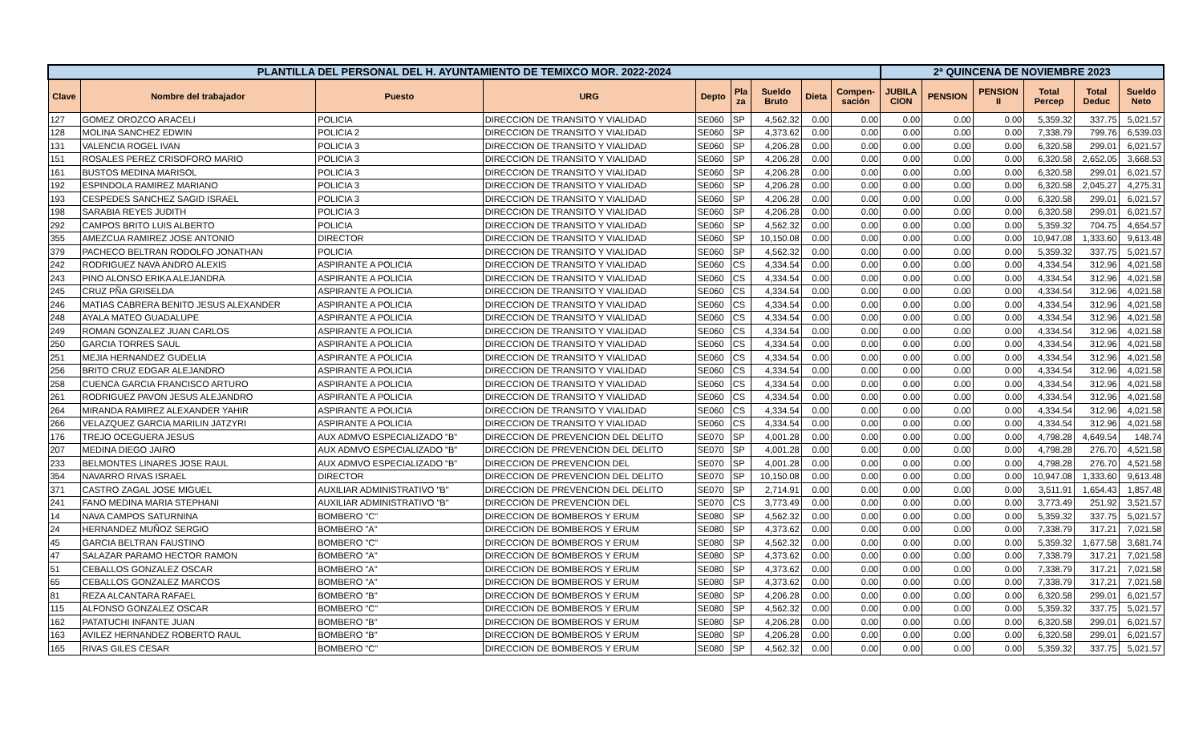| PLANTILLA DEL PERSONAL DEL H. AYUNTAMIENTO DE TEMIXCO MOR. 2022-2024 | | | | | | | | | 2ª QUINCENA DE NOVIEMBRE 2023 | | | | | |
| --- | --- | --- | --- | --- | --- | --- | --- | --- | --- | --- | --- | --- | --- | --- |
| Clave | Nombre del trabajador | Puesto | URG | Depto | Pla za | Sueldo Bruto | Dieta | Compen- sación | JUBILA CION | PENSION | PENSION II | Total Percep | Total Deduc | Sueldo Neto |
| 127 | GOMEZ OROZCO ARACELI | POLICIA | DIRECCION DE TRANSITO Y VIALIDAD | SE060 | SP | 4,562.32 | 0.00 | 0.00 | 0.00 | 0.00 | 0.00 | 5,359.32 | 337.75 | 5,021.57 |
| 128 | MOLINA SANCHEZ EDWIN | POLICIA 2 | DIRECCION DE TRANSITO Y VIALIDAD | SE060 | SP | 4,373.62 | 0.00 | 0.00 | 0.00 | 0.00 | 0.00 | 7,338.79 | 799.76 | 6,539.03 |
| 131 | VALENCIA ROGEL IVAN | POLICIA 3 | DIRECCION DE TRANSITO Y VIALIDAD | SE060 | SP | 4,206.28 | 0.00 | 0.00 | 0.00 | 0.00 | 0.00 | 6,320.58 | 299.01 | 6,021.57 |
| 151 | ROSALES PEREZ CRISOFORO MARIO | POLICIA 3 | DIRECCION DE TRANSITO Y VIALIDAD | SE060 | SP | 4,206.28 | 0.00 | 0.00 | 0.00 | 0.00 | 0.00 | 6,320.58 | 2,652.05 | 3,668.53 |
| 161 | BUSTOS MEDINA MARISOL | POLICIA 3 | DIRECCION DE TRANSITO Y VIALIDAD | SE060 | SP | 4,206.28 | 0.00 | 0.00 | 0.00 | 0.00 | 0.00 | 6,320.58 | 299.01 | 6,021.57 |
| 192 | ESPINDOLA RAMIREZ MARIANO | POLICIA 3 | DIRECCION DE TRANSITO Y VIALIDAD | SE060 | SP | 4,206.28 | 0.00 | 0.00 | 0.00 | 0.00 | 0.00 | 6,320.58 | 2,045.27 | 4,275.31 |
| 193 | CESPEDES SANCHEZ SAGID ISRAEL | POLICIA 3 | DIRECCION DE TRANSITO Y VIALIDAD | SE060 | SP | 4,206.28 | 0.00 | 0.00 | 0.00 | 0.00 | 0.00 | 6,320.58 | 299.01 | 6,021.57 |
| 198 | SARABIA REYES JUDITH | POLICIA 3 | DIRECCION DE TRANSITO Y VIALIDAD | SE060 | SP | 4,206.28 | 0.00 | 0.00 | 0.00 | 0.00 | 0.00 | 6,320.58 | 299.01 | 6,021.57 |
| 292 | CAMPOS BRITO LUIS ALBERTO | POLICIA | DIRECCION DE TRANSITO Y VIALIDAD | SE060 | SP | 4,562.32 | 0.00 | 0.00 | 0.00 | 0.00 | 0.00 | 5,359.32 | 704.75 | 4,654.57 |
| 355 | AMEZCUA RAMIREZ JOSE ANTONIO | DIRECTOR | DIRECCION DE TRANSITO Y VIALIDAD | SE060 | SP | 10,150.08 | 0.00 | 0.00 | 0.00 | 0.00 | 0.00 | 10,947.08 | 1,333.60 | 9,613.48 |
| 379 | PACHECO BELTRAN RODOLFO JONATHAN | POLICIA | DIRECCION DE TRANSITO Y VIALIDAD | SE060 | SP | 4,562.32 | 0.00 | 0.00 | 0.00 | 0.00 | 0.00 | 5,359.32 | 337.75 | 5,021.57 |
| 242 | RODRIGUEZ NAVA ANDRO ALEXIS | ASPIRANTE A POLICIA | DIRECCION DE TRANSITO Y VIALIDAD | SE060 | CS | 4,334.54 | 0.00 | 0.00 | 0.00 | 0.00 | 0.00 | 4,334.54 | 312.96 | 4,021.58 |
| 243 | PINO ALONSO ERIKA ALEJANDRA | ASPIRANTE A POLICIA | DIRECCION DE TRANSITO Y VIALIDAD | SE060 | CS | 4,334.54 | 0.00 | 0.00 | 0.00 | 0.00 | 0.00 | 4,334.54 | 312.96 | 4,021.58 |
| 245 | CRUZ PÑA GRISELDA | ASPIRANTE A POLICIA | DIRECCION DE TRANSITO Y VIALIDAD | SE060 | CS | 4,334.54 | 0.00 | 0.00 | 0.00 | 0.00 | 0.00 | 4,334.54 | 312.96 | 4,021.58 |
| 246 | MATIAS CABRERA BENITO JESUS ALEXANDER | ASPIRANTE A POLICIA | DIRECCION DE TRANSITO Y VIALIDAD | SE060 | CS | 4,334.54 | 0.00 | 0.00 | 0.00 | 0.00 | 0.00 | 4,334.54 | 312.96 | 4,021.58 |
| 248 | AYALA MATEO GUADALUPE | ASPIRANTE A POLICIA | DIRECCION DE TRANSITO Y VIALIDAD | SE060 | CS | 4,334.54 | 0.00 | 0.00 | 0.00 | 0.00 | 0.00 | 4,334.54 | 312.96 | 4,021.58 |
| 249 | ROMAN GONZALEZ JUAN CARLOS | ASPIRANTE A POLICIA | DIRECCION DE TRANSITO Y VIALIDAD | SE060 | CS | 4,334.54 | 0.00 | 0.00 | 0.00 | 0.00 | 0.00 | 4,334.54 | 312.96 | 4,021.58 |
| 250 | GARCIA TORRES SAUL | ASPIRANTE A POLICIA | DIRECCION DE TRANSITO Y VIALIDAD | SE060 | CS | 4,334.54 | 0.00 | 0.00 | 0.00 | 0.00 | 0.00 | 4,334.54 | 312.96 | 4,021.58 |
| 251 | MEJIA HERNANDEZ GUDELIA | ASPIRANTE A POLICIA | DIRECCION DE TRANSITO Y VIALIDAD | SE060 | CS | 4,334.54 | 0.00 | 0.00 | 0.00 | 0.00 | 0.00 | 4,334.54 | 312.96 | 4,021.58 |
| 256 | BRITO CRUZ EDGAR ALEJANDRO | ASPIRANTE A POLICIA | DIRECCION DE TRANSITO Y VIALIDAD | SE060 | CS | 4,334.54 | 0.00 | 0.00 | 0.00 | 0.00 | 0.00 | 4,334.54 | 312.96 | 4,021.58 |
| 258 | CUENCA GARCIA FRANCISCO ARTURO | ASPIRANTE A POLICIA | DIRECCION DE TRANSITO Y VIALIDAD | SE060 | CS | 4,334.54 | 0.00 | 0.00 | 0.00 | 0.00 | 0.00 | 4,334.54 | 312.96 | 4,021.58 |
| 261 | RODRIGUEZ PAVON JESUS ALEJANDRO | ASPIRANTE A POLICIA | DIRECCION DE TRANSITO Y VIALIDAD | SE060 | CS | 4,334.54 | 0.00 | 0.00 | 0.00 | 0.00 | 0.00 | 4,334.54 | 312.96 | 4,021.58 |
| 264 | MIRANDA RAMIREZ ALEXANDER YAHIR | ASPIRANTE A POLICIA | DIRECCION DE TRANSITO Y VIALIDAD | SE060 | CS | 4,334.54 | 0.00 | 0.00 | 0.00 | 0.00 | 0.00 | 4,334.54 | 312.96 | 4,021.58 |
| 266 | VELAZQUEZ GARCIA MARILIN JATZYRI | ASPIRANTE A POLICIA | DIRECCION DE TRANSITO Y VIALIDAD | SE060 | CS | 4,334.54 | 0.00 | 0.00 | 0.00 | 0.00 | 0.00 | 4,334.54 | 312.96 | 4,021.58 |
| 176 | TREJO OCEGUERA JESUS | AUX ADMVO ESPECIALIZADO "B" | DIRECCION DE PREVENCION DEL DELITO | SE070 | SP | 4,001.28 | 0.00 | 0.00 | 0.00 | 0.00 | 0.00 | 4,798.28 | 4,649.54 | 148.74 |
| 207 | MEDINA DIEGO JAIRO | AUX ADMVO ESPECIALIZADO "B" | DIRECCION DE PREVENCION DEL DELITO | SE070 | SP | 4,001.28 | 0.00 | 0.00 | 0.00 | 0.00 | 0.00 | 4,798.28 | 276.70 | 4,521.58 |
| 233 | BELMONTES LINARES JOSE RAUL | AUX ADMVO ESPECIALIZADO "B" | DIRECCION DE PREVENCION DEL | SE070 | SP | 4,001.28 | 0.00 | 0.00 | 0.00 | 0.00 | 0.00 | 4,798.28 | 276.70 | 4,521.58 |
| 354 | NAVARRO RIVAS ISRAEL | DIRECTOR | DIRECCION DE PREVENCION DEL DELITO | SE070 | SP | 10,150.08 | 0.00 | 0.00 | 0.00 | 0.00 | 0.00 | 10,947.08 | 1,333.60 | 9,613.48 |
| 371 | CASTRO ZAGAL JOSE MIGUEL | AUXILIAR ADMINISTRATIVO "B" | DIRECCION DE PREVENCION DEL DELITO | SE070 | SP | 2,714.91 | 0.00 | 0.00 | 0.00 | 0.00 | 0.00 | 3,511.91 | 1,654.43 | 1,857.48 |
| 241 | FANO MEDINA MARIA STEPHANI | AUXILIAR ADMINISTRATIVO "B" | DIRECCION DE PREVENCION DEL | SE070 | CS | 3,773.49 | 0.00 | 0.00 | 0.00 | 0.00 | 0.00 | 3,773.49 | 251.92 | 3,521.57 |
| 14 | NAVA CAMPOS SATURNINA | BOMBERO "C" | DIRECCION DE BOMBEROS Y ERUM | SE080 | SP | 4,562.32 | 0.00 | 0.00 | 0.00 | 0.00 | 0.00 | 5,359.32 | 337.75 | 5,021.57 |
| 24 | HERNANDEZ MUÑOZ SERGIO | BOMBERO "A" | DIRECCION DE BOMBEROS Y ERUM | SE080 | SP | 4,373.62 | 0.00 | 0.00 | 0.00 | 0.00 | 0.00 | 7,338.79 | 317.21 | 7,021.58 |
| 45 | GARCIA BELTRAN FAUSTINO | BOMBERO "C" | DIRECCION DE BOMBEROS Y ERUM | SE080 | SP | 4,562.32 | 0.00 | 0.00 | 0.00 | 0.00 | 0.00 | 5,359.32 | 1,677.58 | 3,681.74 |
| 47 | SALAZAR PARAMO HECTOR RAMON | BOMBERO "A" | DIRECCION DE BOMBEROS Y ERUM | SE080 | SP | 4,373.62 | 0.00 | 0.00 | 0.00 | 0.00 | 0.00 | 7,338.79 | 317.21 | 7,021.58 |
| 51 | CEBALLOS GONZALEZ OSCAR | BOMBERO "A" | DIRECCION DE BOMBEROS Y ERUM | SE080 | SP | 4,373.62 | 0.00 | 0.00 | 0.00 | 0.00 | 0.00 | 7,338.79 | 317.21 | 7,021.58 |
| 65 | CEBALLOS GONZALEZ MARCOS | BOMBERO "A" | DIRECCION DE BOMBEROS Y ERUM | SE080 | SP | 4,373.62 | 0.00 | 0.00 | 0.00 | 0.00 | 0.00 | 7,338.79 | 317.21 | 7,021.58 |
| 81 | REZA ALCANTARA RAFAEL | BOMBERO "B" | DIRECCION DE BOMBEROS Y ERUM | SE080 | SP | 4,206.28 | 0.00 | 0.00 | 0.00 | 0.00 | 0.00 | 6,320.58 | 299.01 | 6,021.57 |
| 115 | ALFONSO GONZALEZ OSCAR | BOMBERO "C" | DIRECCION DE BOMBEROS Y ERUM | SE080 | SP | 4,562.32 | 0.00 | 0.00 | 0.00 | 0.00 | 0.00 | 5,359.32 | 337.75 | 5,021.57 |
| 162 | PATATUCHI INFANTE JUAN | BOMBERO "B" | DIRECCION DE BOMBEROS Y ERUM | SE080 | SP | 4,206.28 | 0.00 | 0.00 | 0.00 | 0.00 | 0.00 | 6,320.58 | 299.01 | 6,021.57 |
| 163 | AVILEZ HERNANDEZ ROBERTO RAUL | BOMBERO "B" | DIRECCION DE BOMBEROS Y ERUM | SE080 | SP | 4,206.28 | 0.00 | 0.00 | 0.00 | 0.00 | 0.00 | 6,320.58 | 299.01 | 6,021.57 |
| 165 | RIVAS GILES CESAR | BOMBERO "C" | DIRECCION DE BOMBEROS Y ERUM | SE080 | SP | 4,562.32 | 0.00 | 0.00 | 0.00 | 0.00 | 0.00 | 5,359.32 | 337.75 | 5,021.57 |